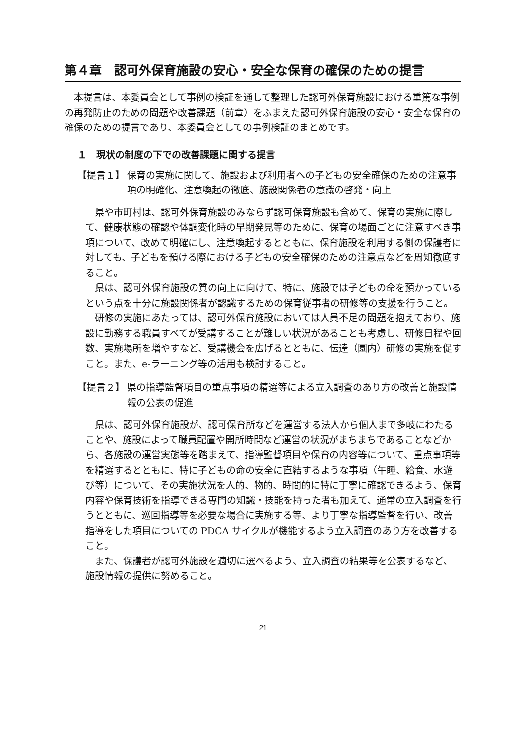第４章　認可外保育施設の安心・安全な保育の確保のための提言
本提言は、本委員会として事例の検証を通して整理した認可外保育施設における重篤な事例の再発防止のための問題や改善課題（前章）をふまえた認可外保育施設の安心・安全な保育の確保のための提言であり、本委員会としての事例検証のまとめです。
１　現状の制度の下での改善課題に関する提言
【提言１】 保育の実施に関して、施設および利用者への子どもの安全確保のための注意事項の明確化、注意喚起の徹底、施設関係者の意識の啓発・向上
県や市町村は、認可外保育施設のみならず認可保育施設も含めて、保育の実施に際して、健康状態の確認や体調変化時の早期発見等のために、保育の場面ごとに注意すべき事項について、改めて明確にし、注意喚起するとともに、保育施設を利用する側の保護者に対しても、子どもを預ける際における子どもの安全確保のための注意点などを周知徹底すること。
県は、認可外保育施設の質の向上に向けて、特に、施設では子どもの命を預かっているという点を十分に施設関係者が認識するための保育従事者の研修等の支援を行うこと。
研修の実施にあたっては、認可外保育施設においては人員不足の問題を抱えており、施設に勤務する職員すべてが受講することが難しい状況があることも考慮し、研修日程や回数、実施場所を増やすなど、受講機会を広げるとともに、伝達（園内）研修の実施を促すこと。また、e‐ラーニング等の活用も検討すること。
【提言２】 県の指導監督項目の重点事項の精選等による立入調査のあり方の改善と施設情報の公表の促進
県は、認可外保育施設が、認可保育所などを運営する法人から個人まで多岐にわたることや、施設によって職員配置や開所時間など運営の状況がまちまちであることなどから、各施設の運営実態等を踏まえて、指導監督項目や保育の内容等について、重点事項等を精選するとともに、特に子どもの命の安全に直結するような事項（午睡、給食、水遊び等）について、その実施状況を人的、物的、時間的に特に丁寧に確認できるよう、保育内容や保育技術を指導できる専門の知識・技能を持った者も加えて、通常の立入調査を行うとともに、巡回指導等を必要な場合に実施する等、より丁寧な指導監督を行い、改善指導をした項目についての PDCA サイクルが機能するよう立入調査のあり方を改善すること。
また、保護者が認可外施設を適切に選べるよう、立入調査の結果等を公表するなど、施設情報の提供に努めること。
21